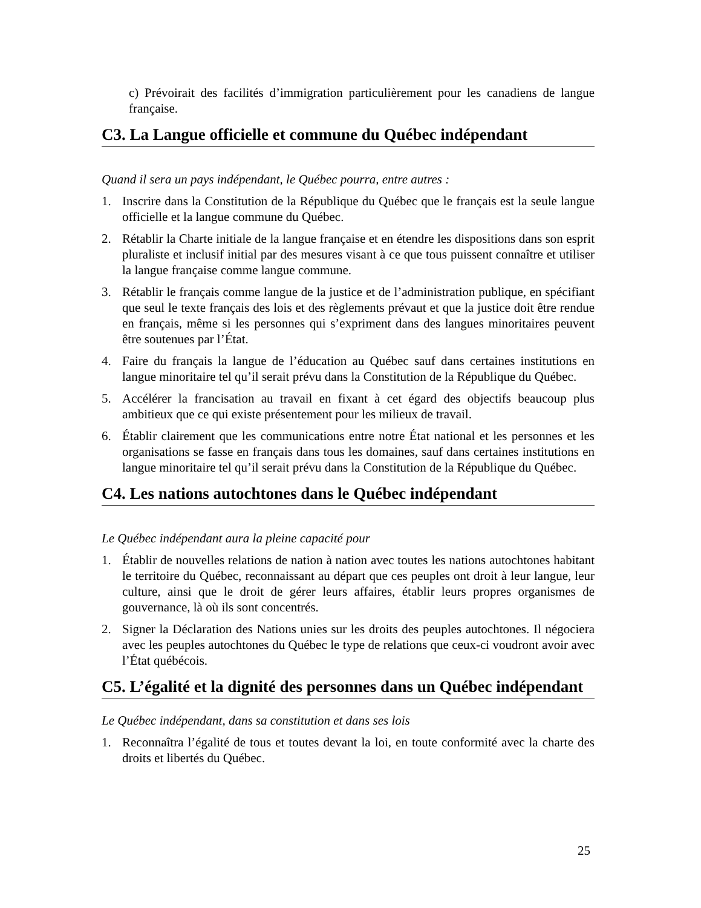c) Prévoirait des facilités d’immigration particulièrement pour les canadiens de langue française.
C3. La Langue officielle et commune du Québec indépendant
Quand il sera un pays indépendant, le Québec pourra, entre autres :
1. Inscrire dans la Constitution de la République du Québec que le français est la seule langue officielle et la langue commune du Québec.
2. Rétablir la Charte initiale de la langue française et en étendre les dispositions dans son esprit pluraliste et inclusif initial par des mesures visant à ce que tous puissent connaître et utiliser la langue française comme langue commune.
3. Rétablir le français comme langue de la justice et de l’administration publique, en spécifiant que seul le texte français des lois et des règlements prévaut et que la justice doit être rendue en français, même si les personnes qui s’expriment dans des langues minoritaires peuvent être soutenues par l’État.
4. Faire du français la langue de l’éducation au Québec sauf dans certaines institutions en langue minoritaire tel qu’il serait prévu dans la Constitution de la République du Québec.
5. Accélérer la francisation au travail en fixant à cet égard des objectifs beaucoup plus ambitieux que ce qui existe présentement pour les milieux de travail.
6. Établir clairement que les communications entre notre État national et les personnes et les organisations se fasse en français dans tous les domaines, sauf dans certaines institutions en langue minoritaire tel qu’il serait prévu dans la Constitution de la République du Québec.
C4. Les nations autochtones dans le Québec indépendant
Le Québec indépendant aura la pleine capacité pour
1. Établir de nouvelles relations de nation à nation avec toutes les nations autochtones habitant le territoire du Québec, reconnaissant au départ que ces peuples ont droit à leur langue, leur culture, ainsi que le droit de gérer leurs affaires, établir leurs propres organismes de gouvernance, là où ils sont concentrés.
2. Signer la Déclaration des Nations unies sur les droits des peuples autochtones. Il négociera avec les peuples autochtones du Québec le type de relations que ceux-ci voudront avoir avec l’État québécois.
C5. L’égalité et la dignité des personnes dans un Québec indépendant
Le Québec indépendant, dans sa constitution et dans ses lois
1. Reconnaîtra l’égalité de tous et toutes devant la loi, en toute conformité avec la charte des droits et libertés du Québec.
25